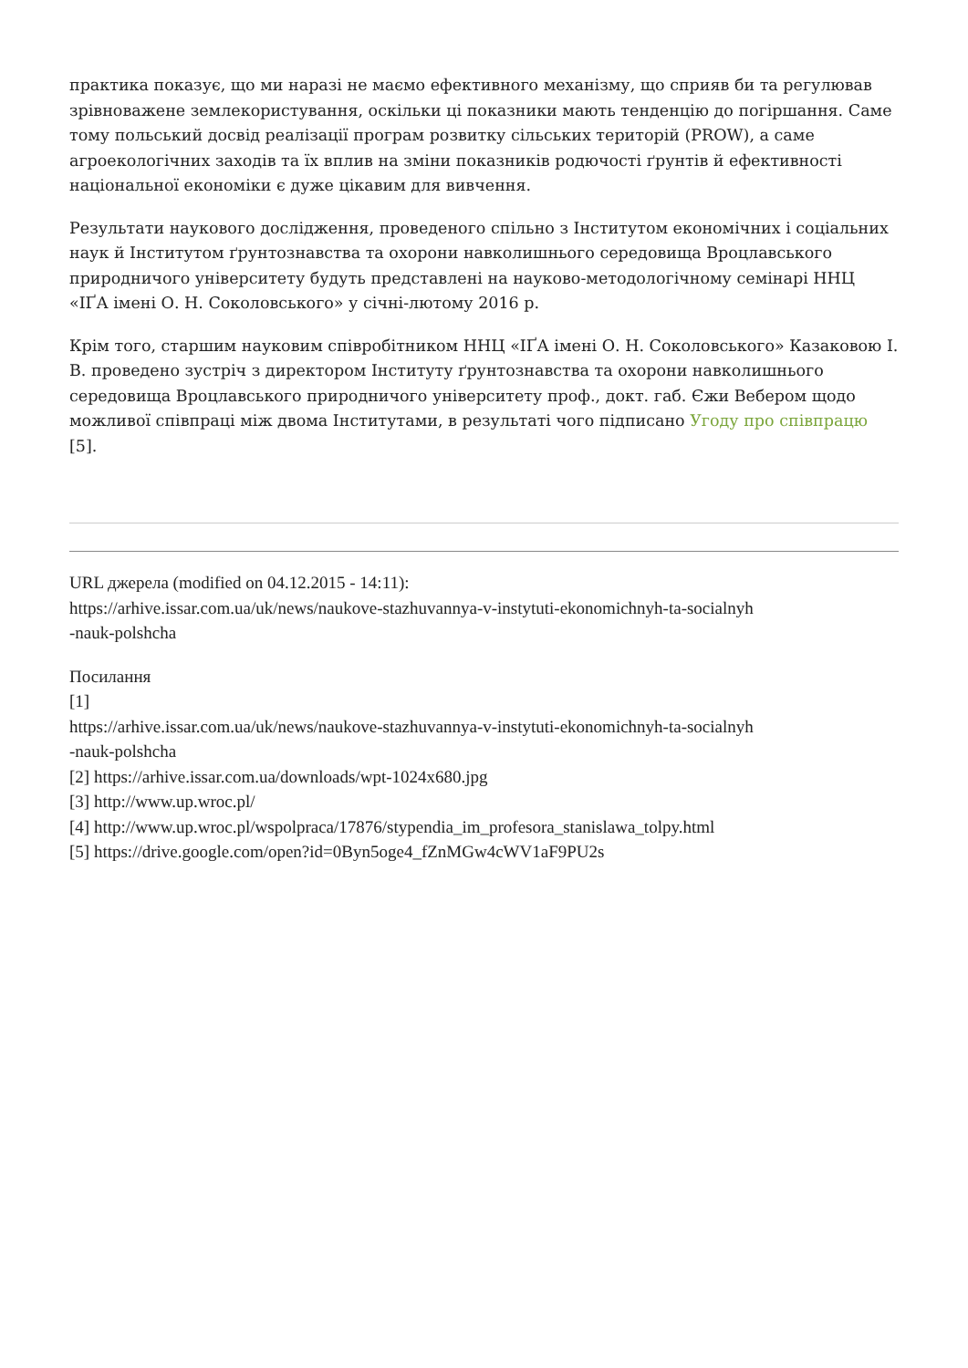практика показує, що ми наразі не маємо ефективного механізму, що сприяв би та регулював зрівноважене землекористування, оскільки ці показники мають тенденцію до погіршання. Саме тому польський досвід реалізації програм розвитку сільських територій (PROW), а саме агроекологічних заходів та їх вплив на зміни показників родючості ґрунтів й ефективності національної економіки є дуже цікавим для вивчення.
Результати наукового дослідження, проведеного спільно з Інститутом економічних і соціальних наук й Інститутом ґрунтознавства та охорони навколишнього середовища Вроцлавського природничого університету будуть представлені на науково-методологічному семінарі ННЦ «ІҐА імені О. Н. Соколовського» у січні-лютому 2016 р.
Крім того, старшим науковим співробітником ННЦ «ІҐА імені О. Н. Соколовського» Казаковою І. В. проведено зустріч з директором Інституту ґрунтознавства та охорони навколишнього середовища Вроцлавського природничого університету проф., докт. габ. Єжи Вебером щодо можливої співпраці між двома Інститутами, в результаті чого підписано Угоду про співпрацю [5].
URL джерела (modified on 04.12.2015 - 14:11):
https://arhive.issar.com.ua/uk/news/naukove-stazhuvannya-v-instytuti-ekonomichnyh-ta-socialnyh
-nauk-polshcha
Посилання
[1]
https://arhive.issar.com.ua/uk/news/naukove-stazhuvannya-v-instytuti-ekonomichnyh-ta-socialnyh
-nauk-polshcha
[2] https://arhive.issar.com.ua/downloads/wpt-1024x680.jpg
[3] http://www.up.wroc.pl/
[4] http://www.up.wroc.pl/wspolpraca/17876/stypendia_im_profesora_stanislawa_tolpy.html
[5] https://drive.google.com/open?id=0Byn5oge4_fZnMGw4cWV1aF9PU2s